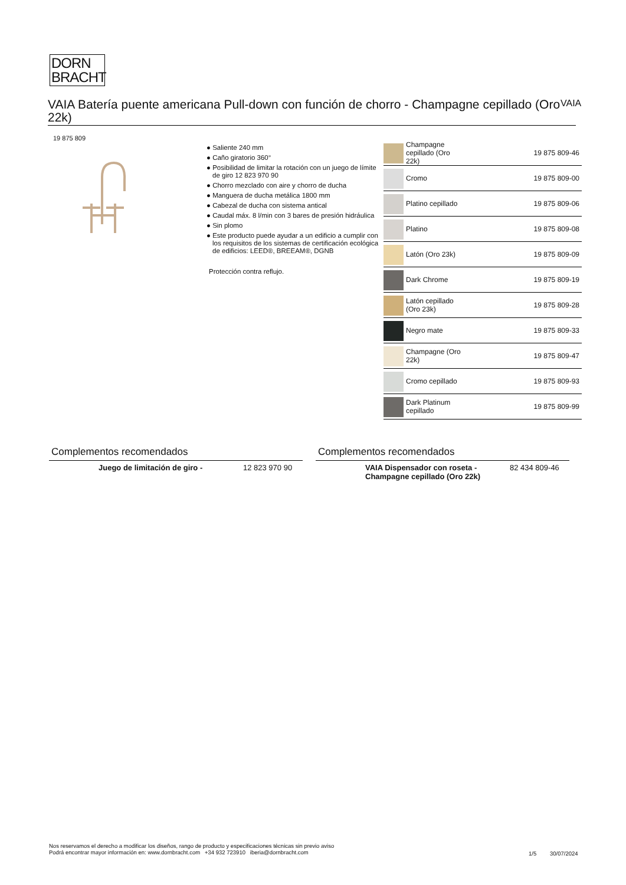DORN
BRACHT
VAIA Batería puente americana Pull-down con función de chorro - Champagne cepillado (Oro 22k)
VAIA
19 875 809
● Saliente 240 mm
● Caño giratorio 360°
● Posibilidad de limitar la rotación con un juego de límite de giro 12 823 970 90
● Chorro mezclado con aire y chorro de ducha
● Manguera de ducha metálica 1800 mm
● Cabezal de ducha con sistema antical
● Caudal máx. 8 l/min con 3 bares de presión hidráulica
● Sin plomo
● Este producto puede ayudar a un edificio a cumplir con los requisitos de los sistemas de certificación ecológica de edificios: LEED®, BREEAM®, DGNB
Protección contra reflujo.
| | Champagne cepillado (Oro 22k) | 19 875 809-46 |
| | Cromo | 19 875 809-00 |
| | Platino cepillado | 19 875 809-06 |
| | Platino | 19 875 809-08 |
| | Latón (Oro 23k) | 19 875 809-09 |
| | Dark Chrome | 19 875 809-19 |
| | Latón cepillado (Oro 23k) | 19 875 809-28 |
| | Negro mate | 19 875 809-33 |
| | Champagne (Oro 22k) | 19 875 809-47 |
| | Cromo cepillado | 19 875 809-93 |
| | Dark Platinum cepillado | 19 875 809-99 |
Complementos recomendados
Juego de limitación de giro - 12 823 970 90
Complementos recomendados
VAIA Dispensador con roseta - Champagne cepillado (Oro 22k) 82 434 809-46
Nos reservamos el derecho a modificar los diseños, rango de producto y especificaciones técnicas sin previo aviso
Podrá encontrar mayor información en: www.dornbracht.com +34 932 723910 iberia@dornbracht.com
1/5 30/07/2024